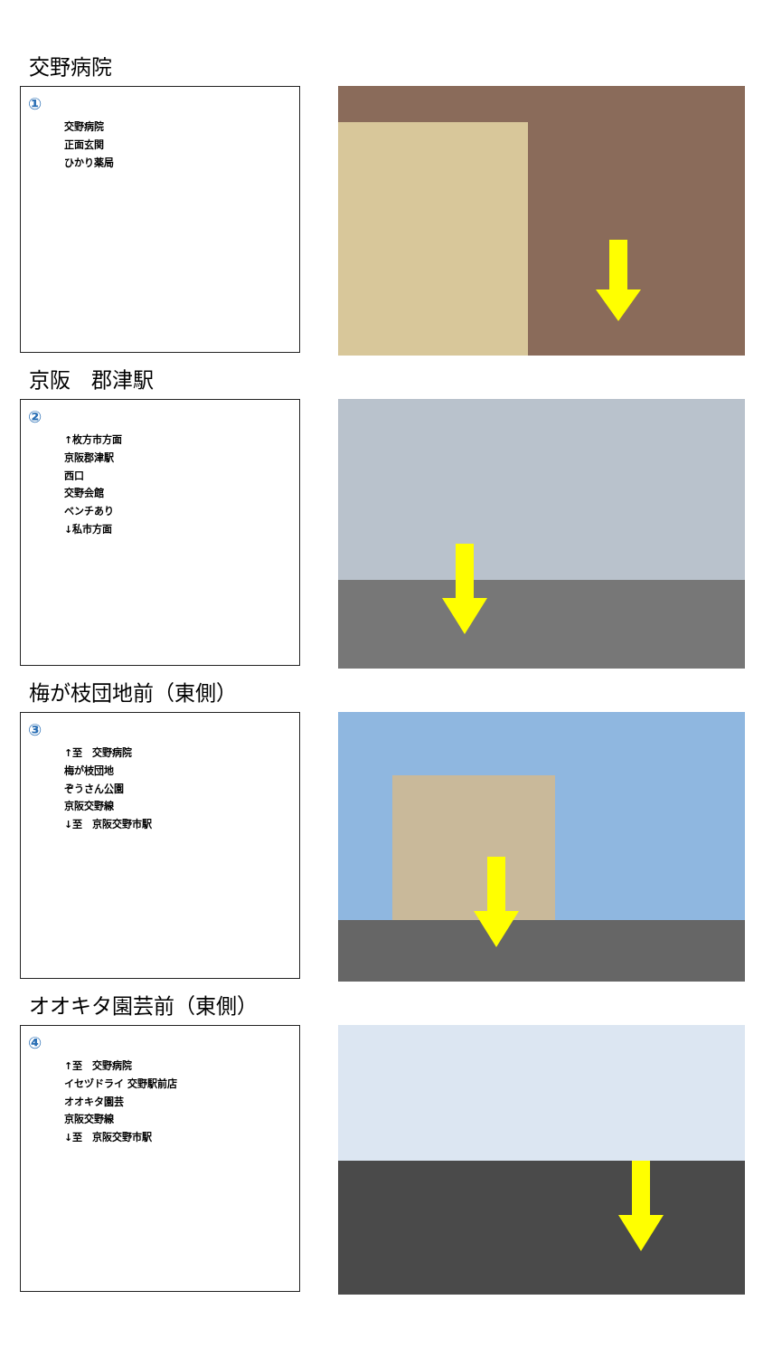交野病院
①
交野病院
正面玄関
ひかり薬局
京阪　郡津駅
②
↑枚方市方面
京阪郡津駅
西口
交野会館
ベンチあり
↓私市方面
梅が枝団地前（東側）
③
↑至　交野病院
梅が枝団地
ぞうさん公園
京阪交野線
↓至　京阪交野市駅
オオキタ園芸前（東側）
④
↑至　交野病院
イセヅドライ 交野駅前店
オオキタ園芸
京阪交野線
↓至　京阪交野市駅